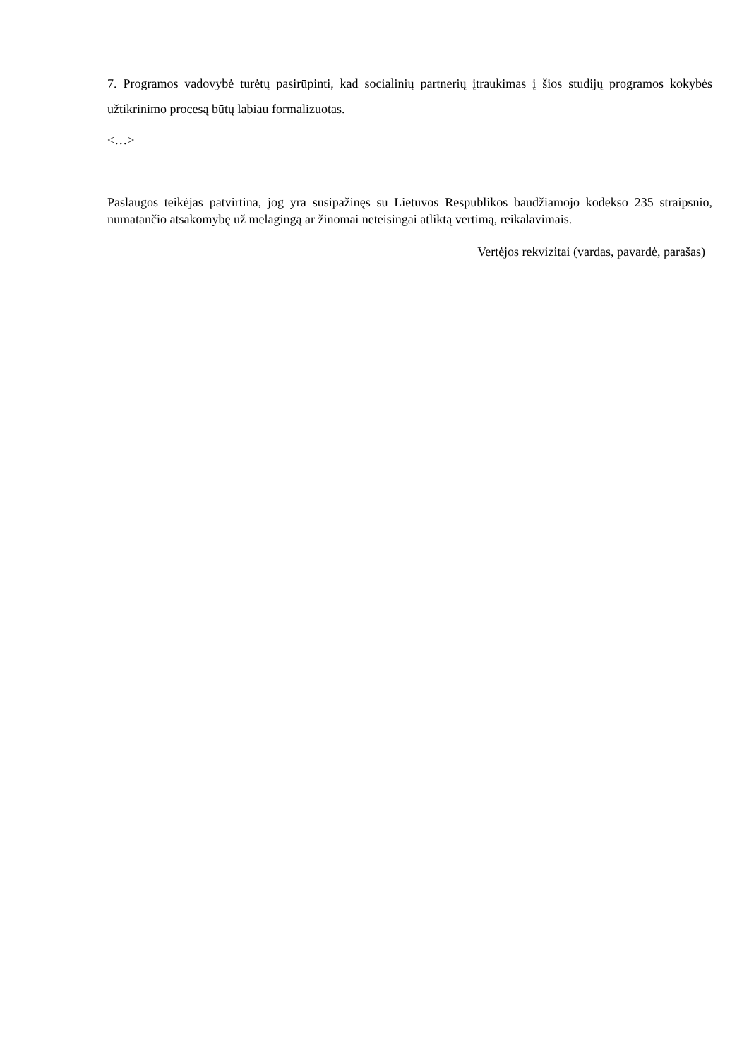7. Programos vadovybė turėtų pasirūpinti, kad socialinių partnerių įtraukimas į šios studijų programos kokybės užtikrinimo procesą būtų labiau formalizuotas.
<…>
Paslaugos teikėjas patvirtina, jog yra susipažinęs su Lietuvos Respublikos baudžiamojo kodekso 235 straipsnio, numatančio atsakomybę už melagingą ar žinomai neteisingai atliktą vertimą, reikalavimais.
Vertėjos rekvizitai (vardas, pavardė, parašas)